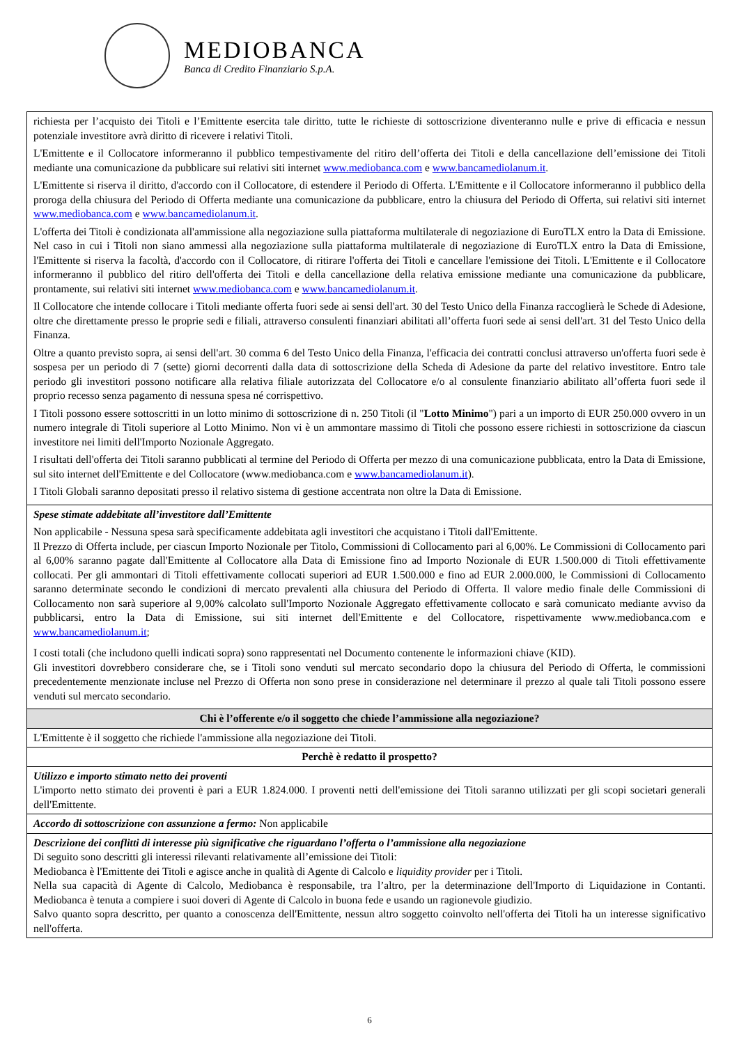MEDIOBANCA
Banca di Credito Finanziario S.p.A.
| richiesta per l’acquisto dei Titoli e l’Emittente esercita tale diritto, tutte le richieste di sottoscrizione diventeranno nulle e prive di efficacia e nessun potenziale investitore avrà diritto di ricevere i relativi Titoli. L'Emittente e il Collocatore informeranno il pubblico tempestivamente del ritiro dell’offerta dei Titoli e della cancellazione dell’emissione dei Titoli mediante una comunicazione da pubblicare sui relativi siti internet www.mediobanca.com e www.bancamediolanum.it . L'Emittente si riserva il diritto, d'accordo con il Collocatore, di estendere il Periodo di Offerta. L'Emittente e il Collocatore informeranno il pubblico della proroga della chiusura del Periodo di Offerta mediante una comunicazione da pubblicare, entro la chiusura del Periodo di Offerta, sui relativi siti internet www.mediobanca.com e www.bancamediolanum.it . L'offerta dei Titoli è condizionata all'ammissione alla negoziazione sulla piattaforma multilaterale di negoziazione di EuroTLX entro la Data di Emissione. Nel caso in cui i Titoli non siano ammessi alla negoziazione sulla piattaforma multilaterale di negoziazione di EuroTLX entro la Data di Emissione, l'Emittente si riserva la facoltà, d'accordo con il Collocatore, di ritirare l'offerta dei Titoli e cancellare l'emissione dei Titoli. L'Emittente e il Collocatore informeranno il pubblico del ritiro dell'offerta dei Titoli e della cancellazione della relativa emissione mediante una comunicazione da pubblicare, prontamente, sui relativi siti internet www.mediobanca.com e www.bancamediolanum.it . Il Collocatore che intende collocare i Titoli mediante offerta fuori sede ai sensi dell'art. 30 del Testo Unico della Finanza raccoglierà le Schede di Adesione, oltre che direttamente presso le proprie sedi e filiali, attraverso consulenti finanziari abilitati all’offerta fuori sede ai sensi dell'art. 31 del Testo Unico della Finanza. Oltre a quanto previsto sopra, ai sensi dell'art. 30 comma 6 del Testo Unico della Finanza, l'efficacia dei contratti conclusi attraverso un'offerta fuori sede è sospesa per un periodo di 7 (sette) giorni decorrenti dalla data di sottoscrizione della Scheda di Adesione da parte del relativo investitore. Entro tale periodo gli investitori possono notificare alla relativa filiale autorizzata del Collocatore e/o al consulente finanziario abilitato all’offerta fuori sede il proprio recesso senza pagamento di nessuna spesa né corrispettivo. I Titoli possono essere sottoscritti in un lotto minimo di sottoscrizione di n. 250 Titoli (il " Lotto Minimo ") pari a un importo di EUR 250.000 ovvero in un numero integrale di Titoli superiore al Lotto Minimo. Non vi è un ammontare massimo di Titoli che possono essere richiesti in sottoscrizione da ciascun investitore nei limiti dell'Importo Nozionale Aggregato. I risultati dell'offerta dei Titoli saranno pubblicati al termine del Periodo di Offerta per mezzo di una comunicazione pubblicata, entro la Data di Emissione, sul sito internet dell'Emittente e del Collocatore (www.mediobanca.com e www.bancamediolanum.it ). I Titoli Globali saranno depositati presso il relativo sistema di gestione accentrata non oltre la Data di Emissione. |
| Spese stimate addebitate all’investitore dall’Emittente Non applicabile - Nessuna spesa sarà specificamente addebitata agli investitori che acquistano i Titoli dall'Emittente. Il Prezzo di Offerta include, per ciascun Importo Nozionale per Titolo, Commissioni di Collocamento pari al 6,00%. Le Commissioni di Collocamento pari al 6,00% saranno pagate dall'Emittente al Collocatore alla Data di Emissione fino ad Importo Nozionale di EUR 1.500.000 di Titoli effettivamente collocati. Per gli ammontari di Titoli effettivamente collocati superiori ad EUR 1.500.000 e fino ad EUR 2.000.000, le Commissioni di Collocamento saranno determinate secondo le condizioni di mercato prevalenti alla chiusura del Periodo di Offerta. Il valore medio finale delle Commissioni di Collocamento non sarà superiore al 9,00% calcolato sull'Importo Nozionale Aggregato effettivamente collocato e sarà comunicato mediante avviso da pubblicarsi, entro la Data di Emissione, sui siti internet dell'Emittente e del Collocatore, rispettivamente www.mediobanca.com e www.bancamediolanum.it ; I costi totali (che includono quelli indicati sopra) sono rappresentati nel Documento contenente le informazioni chiave (KID). Gli investitori dovrebbero considerare che, se i Titoli sono venduti sul mercato secondario dopo la chiusura del Periodo di Offerta, le commissioni precedentemente menzionate incluse nel Prezzo di Offerta non sono prese in considerazione nel determinare il prezzo al quale tali Titoli possono essere venduti sul mercato secondario. |
| Chi è l’offerente e/o il soggetto che chiede l’ammissione alla negoziazione? |
| L'Emittente è il soggetto che richiede l'ammissione alla negoziazione dei Titoli. |
| Perchè è redatto il prospetto? |
| Utilizzo e importo stimato netto dei proventi L'importo netto stimato dei proventi è pari a EUR 1.824.000. I proventi netti dell'emissione dei Titoli saranno utilizzati per gli scopi societari generali dell'Emittente. |
| Accordo di sottoscrizione con assunzione a fermo: Non applicabile |
| Descrizione dei conflitti di interesse più significative che riguardano l’offerta o l’ammissione alla negoziazione Di seguito sono descritti gli interessi rilevanti relativamente all’emissione dei Titoli: Mediobanca è l'Emittente dei Titoli e agisce anche in qualità di Agente di Calcolo e liquidity provider per i Titoli. Nella sua capacità di Agente di Calcolo, Mediobanca è responsabile, tra l’altro, per la determinazione dell'Importo di Liquidazione in Contanti. Mediobanca è tenuta a compiere i suoi doveri di Agente di Calcolo in buona fede e usando un ragionevole giudizio. Salvo quanto sopra descritto, per quanto a conoscenza dell'Emittente, nessun altro soggetto coinvolto nell'offerta dei Titoli ha un interesse significativo nell'offerta. |
6